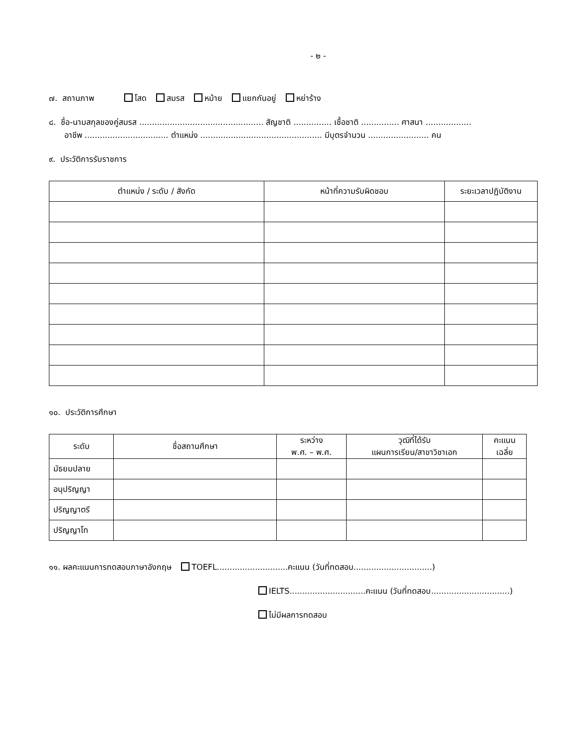- ๒ -
๗. สถานภาพ โสด สมรส หม้าย แยกกันอยู่ หย่าร้าง
๘. ชื่อ-นามสกุลของคู่สมรส ................................................. สัญชาติ ............... เชื้อชาติ ............... ศาสนา ..................
อาชีพ ................................. ตำแหน่ง ................................................ มีบุตรจำนวน ........................ คน
๙. ประวัติการรับราชการ
| ตำแหน่ง / ระดับ / สังกัด | หน้าที่ความรับผิดชอบ | ระยะเวลาปฏิบัติงาน |
| --- | --- | --- |
๑๐. ประวัติการศึกษา
| ระดับ | ชื่อสถานศึกษา | ระหว่าง พ.ศ. – พ.ศ. | วุฒิที่ได้รับ แผนการเรียน/สาขาวิชาเอก | คะแนน เฉลี่ย |
| --- | --- | --- | --- | --- |
| มัธยมปลาย | | | | |
| อนุปริญญา | | | | |
| ปริญญาตรี | | | | |
| ปริญญาโท | | | | |
๑๑. ผลคะแนนการทดสอบภาษาอังกฤษ TOEFL............................คะแนน (วันที่ทดสอบ...............................)
IELTS..............................คะแนน (วันที่ทดสอบ...............................)
ไม่มีผลการทดสอบ